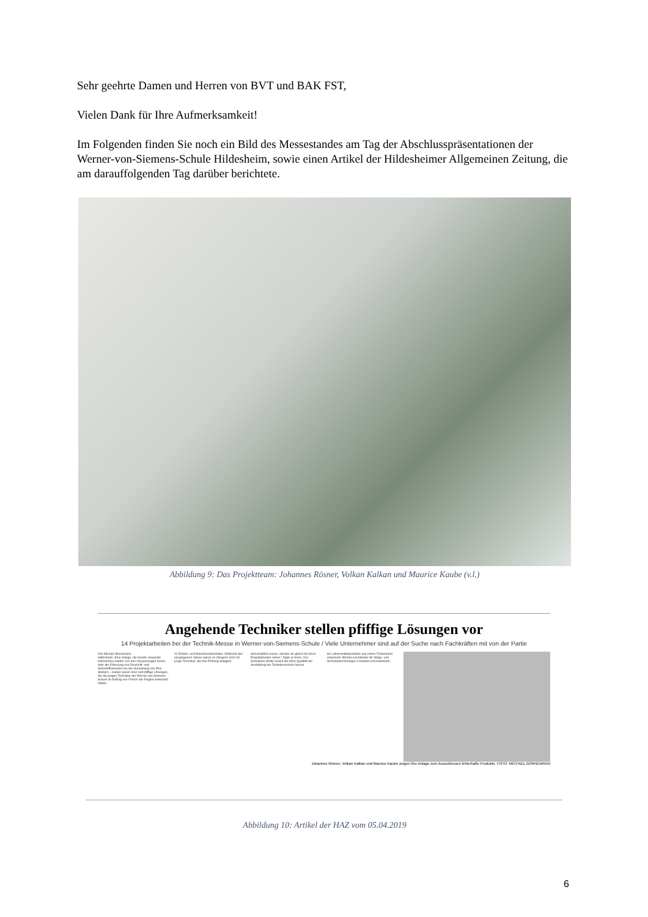Sehr geehrte Damen und Herren von BVT und BAK FST,
Vielen Dank für Ihre Aufmerksamkeit!
Im Folgenden finden Sie noch ein Bild des Messestandes am Tag der Abschlusspräsentationen der Werner-von-Siemens-Schule Hildesheim, sowie einen Artikel der Hildesheimer Allgemeinen Zeitung, die am darauffolgenden Tag darüber berichtete.
Abbildung 9: Das Projektteam: Johannes Rösner, Volkan Kalkan und Maurice Kaube (v.l.)
Angehende Techniker stellen pfiffige Lösungen vor
14 Projektarbeiten bei der Technik-Messe in Werner-von-Siemens-Schule / Viele Unternehmer sind auf der Suche nach Fachkräften mit von der Partie
Von Michael Bornemann
Hildesheim. Eine Anlage, die bereits verpackte Katzenstreu wieder von den Verpackungen trennt, oder die Erfassung von Druckluft- und Stickstoffverlusten bei der Herstellung von Pkw-Startern – beides waren eher nett pfiffige Lösungen, die die jungen Techniker der Werner-von-Siemens-Schule im Auftrag von Firmen der Region entwickelt hatten.
42 Elektro- und Maschinentechniker. Während des vergangenen Jahres waren es übrigens noch 63 junge Techniker, die ihre Prüfung ablegten.
denschaftlich waren, werden wir gleich bei Ihren Projektarbeiten sehen", fügte er hinzu. Der Schulleiter stellte erneut die hohe Qualität der Ausbildung der Technikerschule heraus.
ter Lebensmittelprodukte von einem Förderband entwickelt. Bizerba ist Anbieter für Wäge- und Schneidetechnologie in Handel und Handwerk.
Johannes Rösner, Volkan Kalkan und Maurice Kaube zeigen ihre Anlage zum Ausschleusen fehlerhafte Produkte. FOTO: MICHAEL BORNEMANN
Abbildung 10: Artikel der HAZ vom 05.04.2019
6